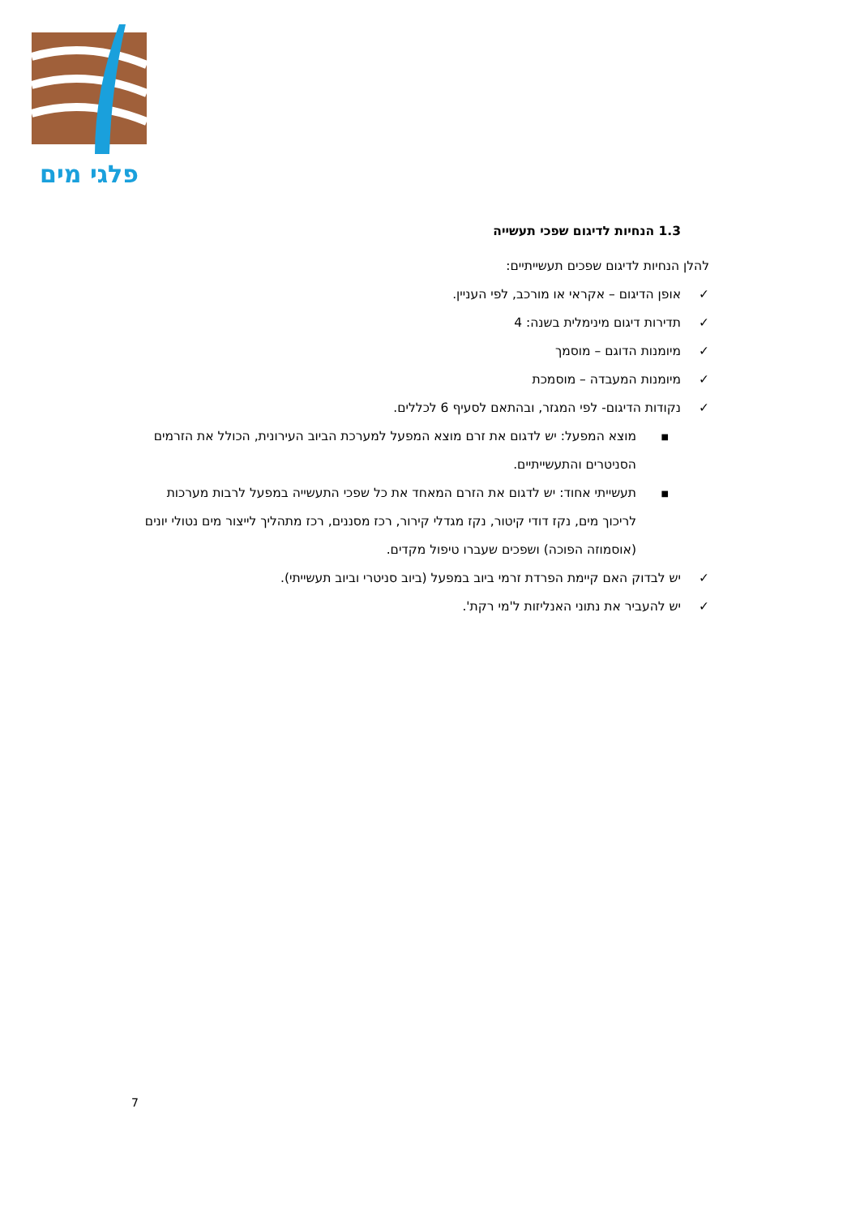פלגי מים
1.3 הנחיות לדיגום שפכי תעשייה
להלן הנחיות לדיגום שפכים תעשייתיים:
✓ אופן הדיגום – אקראי או מורכב, לפי העניין.
✓ תדירות דיגום מינימלית בשנה: 4
✓ מיומנות הדוגם – מוסמך
✓ מיומנות המעבדה – מוסמכת
✓ נקודות הדיגום- לפי המגזר, ובהתאם לסעיף 6 לכללים.
■ מוצא המפעל: יש לדגום את זרם מוצא המפעל למערכת הביוב העירונית, הכולל את הזרמים הסניטרים והתעשייתיים.
■ תעשייתי אחוד: יש לדגום את הזרם המאחד את כל שפכי התעשייה במפעל לרבות מערכות לריכוך מים, נקז דודי קיטור, נקז מגדלי קירור, רכז מסננים, רכז מתהליך לייצור מים נטולי יונים (אוסמוזה הפוכה) ושפכים שעברו טיפול מקדים.
✓ יש לבדוק האם קיימת הפרדת זרמי ביוב במפעל (ביוב סניטרי וביוב תעשייתי).
✓ יש להעביר את נתוני האנליזות ל'מי רקת'.
7